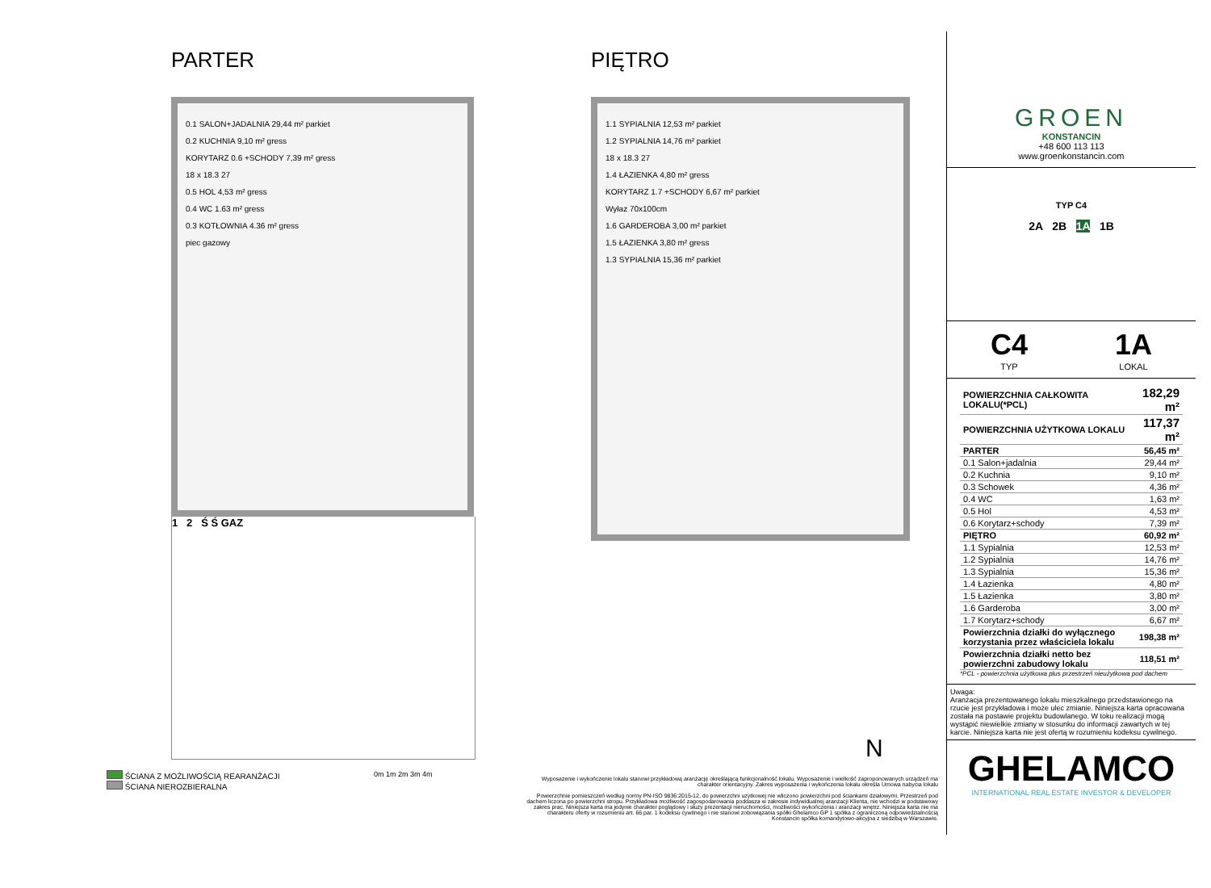PARTER
0.1 SALON+JADALNIA 29,44 m² parkiet
0.2 KUCHNIA 9,10 m² gress
KORYTARZ 0.6 +SCHODY 7,39 m² gress
18 x 18.3 27
0.5 HOL 4,53 m² gress
0.4 WC 1.63 m² gress
0.3 KOTŁOWNIA 4.36 m² gress
piec gazowy
1 2 Ś Ś GAZ
PIĘTRO
1.1 SYPIALNIA 12,53 m² parkiet
1.2 SYPIALNIA 14,76 m² parkiet
18 x 18.3 27
1.4 ŁAZIENKA 4,80 m² gress
KORYTARZ 1.7 +SCHODY 6,67 m² parkiet
Wyłaz 70x100cm
1.6 GARDEROBA 3,00 m² parkiet
1.5 ŁAZIENKA 3,80 m² gress
1.3 SYPIALNIA 15,36 m² parkiet
N
ŚCIANA Z MOŻLIWOŚCIĄ REARANŻACJI
ŚCIANA NIEROZBIERALNA
0m 1m 2m 3m 4m
Wyposażenie i wykończenie lokalu stanowi przykładową aranżację określającą funkcjonalność lokalu. Wyposażenie i wielkość zaproponowanych urządzeń ma charakter orientacyjny. Zakres wyposażenia i wykończenia lokalu określa Umowa nabycia lokalu
Powierzchnie pomieszczeń według normy PN-ISO 9836:2015-12, do powierzchni użytkowej nie wliczono powierzchni pod ściankami działowymi. Przestrzeń pod dachem liczona po powierzchni stropu. Przykładowa możliwość zagospodarowania poddasza w zakresie indywidualnej aranżacji Klienta, nie wchodzi w podstawowy zakres prac. Niniejsza karta ma jedynie charakter poglądowy i służy prezentacji nieruchomości, możliwości wykończenia i aranżacji wnętrz. Niniejsza karta nie ma charakteru oferty w rozumieniu art. 66 par. 1 kodeksu cywilnego i nie stanowi zobowiązania spółki Ghelamco GP 1 spółka z ograniczoną odpowiedzialnością Konstancin spółka komandytowo-akcyjna z siedzibą w Warszawie.
GROEN
KONSTANCIN
+48 600 113 113
www.groenkonstancin.com
TYP C4
2A 2B 1A 1B
C4
TYP
1A
LOKAL
| POWIERZCHNIA CAŁKOWITA LOKALU(*PCL) | 182,29 m² |
| POWIERZCHNIA UŻYTKOWA LOKALU | 117,37 m² |
| PARTER | 56,45 m² |
| 0.1 Salon+jadalnia | 29,44 m² |
| 0.2 Kuchnia | 9,10 m² |
| 0.3 Schowek | 4,36 m² |
| 0.4 WC | 1,63 m² |
| 0.5 Hol | 4,53 m² |
| 0.6 Korytarz+schody | 7,39 m² |
| PIĘTRO | 60,92 m² |
| 1.1 Sypialnia | 12,53 m² |
| 1.2 Sypialnia | 14,76 m² |
| 1.3 Sypialnia | 15,36 m² |
| 1.4 Łazienka | 4,80 m² |
| 1.5 Łazienka | 3,80 m² |
| 1.6 Garderoba | 3,00 m² |
| 1.7 Korytarz+schody | 6,67 m² |
| Powierzchnia działki do wyłącznego korzystania przez właściciela lokalu | 198,38 m² |
| Powierzchnia działki netto bez powierzchni zabudowy lokalu | 118,51 m² |
*PCL - powierzchnia użytkowa plus przestrzeń nieużytkowa pod dachem
Uwaga:
Aranżacja prezentowanego lokalu mieszkalnego przedstawionego na rzucie jest przykładowa i może ulec zmianie. Niniejsza karta opracowana została na postawie projektu budowlanego. W toku realizacji mogą wystąpić niewielkie zmiany w stosunku do informacji zawartych w tej karcie. Niniejsza karta nie jest ofertą w rozumieniu kodeksu cywilnego.
GHELAMCO
INTERNATIONAL REAL ESTATE INVESTOR & DEVELOPER